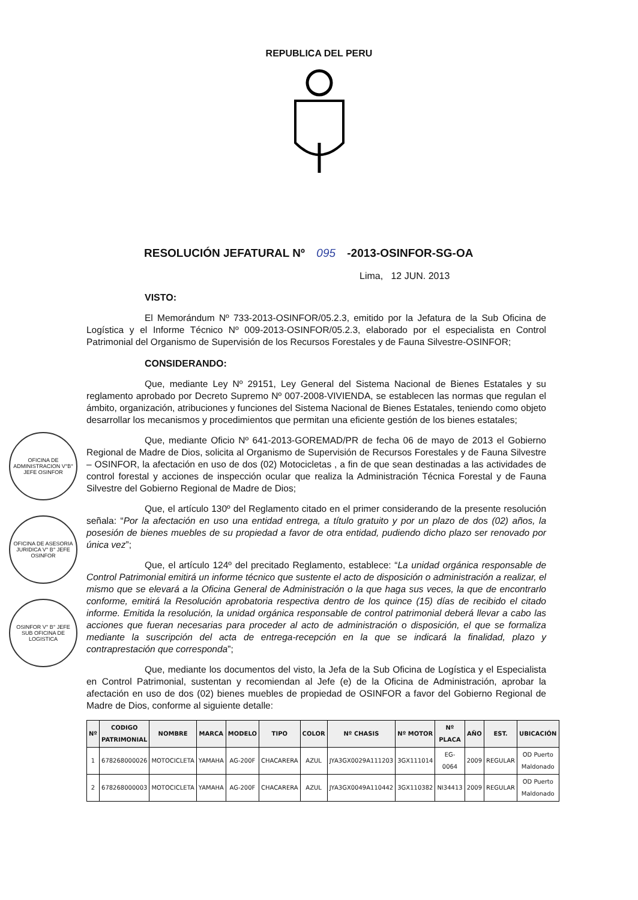REPUBLICA DEL PERU
RESOLUCIÓN JEFATURAL Nº 095 -2013-OSINFOR-SG-OA
Lima, 12 JUN. 2013
VISTO:
El Memorándum Nº 733-2013-OSINFOR/05.2.3, emitido por la Jefatura de la Sub Oficina de Logística y el Informe Técnico Nº 009-2013-OSINFOR/05.2.3, elaborado por el especialista en Control Patrimonial del Organismo de Supervisión de los Recursos Forestales y de Fauna Silvestre-OSINFOR;
CONSIDERANDO:
Que, mediante Ley Nº 29151, Ley General del Sistema Nacional de Bienes Estatales y su reglamento aprobado por Decreto Supremo Nº 007-2008-VIVIENDA, se establecen las normas que regulan el ámbito, organización, atribuciones y funciones del Sistema Nacional de Bienes Estatales, teniendo como objeto desarrollar los mecanismos y procedimientos que permitan una eficiente gestión de los bienes estatales;
Que, mediante Oficio Nº 641-2013-GOREMAD/PR de fecha 06 de mayo de 2013 el Gobierno Regional de Madre de Dios, solicita al Organismo de Supervisión de Recursos Forestales y de Fauna Silvestre – OSINFOR, la afectación en uso de dos (02) Motocicletas , a fin de que sean destinadas a las actividades de control forestal y acciones de inspección ocular que realiza la Administración Técnica Forestal y de Fauna Silvestre del Gobierno Regional de Madre de Dios;
Que, el artículo 130º del Reglamento citado en el primer considerando de la presente resolución señala: “Por la afectación en uso una entidad entrega, a título gratuito y por un plazo de dos (02) años, la posesión de bienes muebles de su propiedad a favor de otra entidad, pudiendo dicho plazo ser renovado por única vez”;
Que, el artículo 124º del precitado Reglamento, establece: “La unidad orgánica responsable de Control Patrimonial emitirá un informe técnico que sustente el acto de disposición o administración a realizar, el mismo que se elevará a la Oficina General de Administración o la que haga sus veces, la que de encontrarlo conforme, emitirá la Resolución aprobatoria respectiva dentro de los quince (15) días de recibido el citado informe. Emitida la resolución, la unidad orgánica responsable de control patrimonial deberá llevar a cabo las acciones que fueran necesarias para proceder al acto de administración o disposición, el que se formaliza mediante la suscripción del acta de entrega-recepción en la que se indicará la finalidad, plazo y contraprestación que corresponda”;
Que, mediante los documentos del visto, la Jefa de la Sub Oficina de Logística y el Especialista en Control Patrimonial, sustentan y recomiendan al Jefe (e) de la Oficina de Administración, aprobar la afectación en uso de dos (02) bienes muebles de propiedad de OSINFOR a favor del Gobierno Regional de Madre de Dios, conforme al siguiente detalle:
| Nº | CODIGO PATRIMONIAL | NOMBRE | MARCA | MODELO | TIPO | COLOR | Nº CHASIS | Nº MOTOR | Nº PLACA | AÑO | EST. | UBICACIÓN |
| --- | --- | --- | --- | --- | --- | --- | --- | --- | --- | --- | --- | --- |
| 1 | 678268000026 | MOTOCICLETA | YAMAHA | AG-200F | CHACARERA | AZUL | JYA3GX0029A111203 | 3GX111014 | EG-0064 | 2009 | REGULAR | OD Puerto Maldonado |
| 2 | 678268000003 | MOTOCICLETA | YAMAHA | AG-200F | CHACARERA | AZUL | JYA3GX0049A110442 | 3GX110382 | NI34413 | 2009 | REGULAR | OD Puerto Maldonado |
OFICINA DE ADMINISTRACION V°B° JEFE OSINFOR
OFICINA DE ASESORIA JURIDICA V° B° JEFE OSINFOR
OSINFOR V° B° JEFE SUB OFICINA DE LOGISTICA